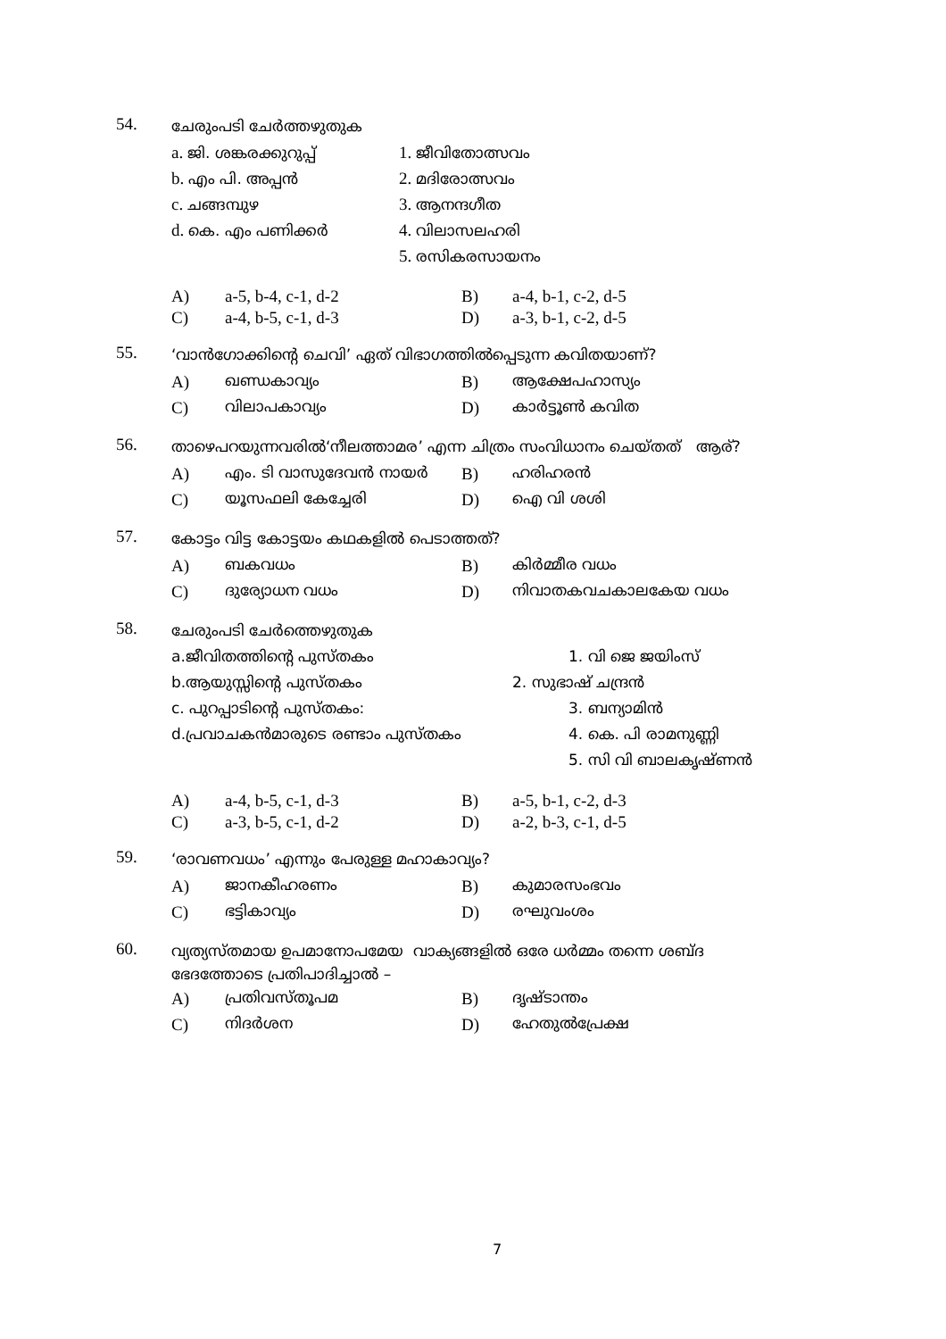54.
ചേരുംപടി ചേർത്തഴുതുക
a. ജി. ശങ്കരക്കുറുപ്പ് 1. ജീവിതോത്സവം
b. എം പി. അപ്പൻ 2. മദിരോത്സവം
c. ചങ്ങമ്പുഴ 3. ആനന്ദഗീത
d. കെ. എം പണിക്കർ 4. വിലാസലഹരി
5. രസികരസായനം
A) a-5, b-4, c-1, d-2 B) a-4, b-1, c-2, d-5
C) a-4, b-5, c-1, d-3 D) a-3, b-1, c-2, d-5
55.
‘വാൻഗോക്കിന്റെ ചെവി’ ഏത് വിഭാഗത്തിൽപ്പെടുന്ന കവിതയാണ്?
A) ഖണ്ഡകാവ്യം B) ആക്ഷേപഹാസ്യം
C) വിലാപകാവ്യം D) കാർട്ടൂൺ കവിത
56.
താഴെപറയുന്നവരിൽ‘നീലത്താമര’ എന്ന ചിത്രം സംവിധാനം ചെയ്തത് ആര്?
A) എം. ടി വാസുദേവൻ നായർ B) ഹരിഹരൻ
C) യൂസഫലി കേച്ചേരി D) ഐ വി ശശി
57.
കോട്ടം വിട്ട കോട്ടയം കഥകളിൽ പെടാത്തത്?
A) ബകവധം B) കിർമ്മീര വധം
C) ദുര്യോധന വധം D) നിവാതകവചകാലകേയ വധം
58.
ചേരുംപടി ചേർത്തെഴുതുക
a.ജീവിതത്തിന്റെ പുസ്തകം 1. വി ജെ ജയിംസ്
b.ആയുസ്സിന്റെ പുസ്തകം 2. സുഭാഷ് ചന്ദ്രൻ
c. പുറപ്പാടിന്റെ പുസ്തകം: 3. ബന്യാമിൻ
d.പ്രവാചകൻമാരുടെ രണ്ടാം പുസ്തകം 4. കെ. പി രാമനുണ്ണി
5. സി വി ബാലകൃഷ്ണൻ
A) a-4, b-5, c-1, d-3 B) a-5, b-1, c-2, d-3
C) a-3, b-5, c-1, d-2 D) a-2, b-3, c-1, d-5
59.
‘രാവണവധം’ എന്നും പേരുള്ള മഹാകാവ്യം?
A) ജാനകീഹരണം B) കുമാരസംഭവം
C) ഭട്ടികാവ്യം D) രഘുവംശം
60.
വ്യത്യസ്തമായ ഉപമാനോപമേയ വാക്യങ്ങളിൽ ഒരേ ധർമ്മം തന്നെ ശബ്ദ
ഭേദത്തോടെ പ്രതിപാദിച്ചാൽ –
A) പ്രതിവസ്തൂപമ B) ദൃഷ്ടാന്തം
C) നിദർശന D) ഹേതുൽപ്രേക്ഷ
7